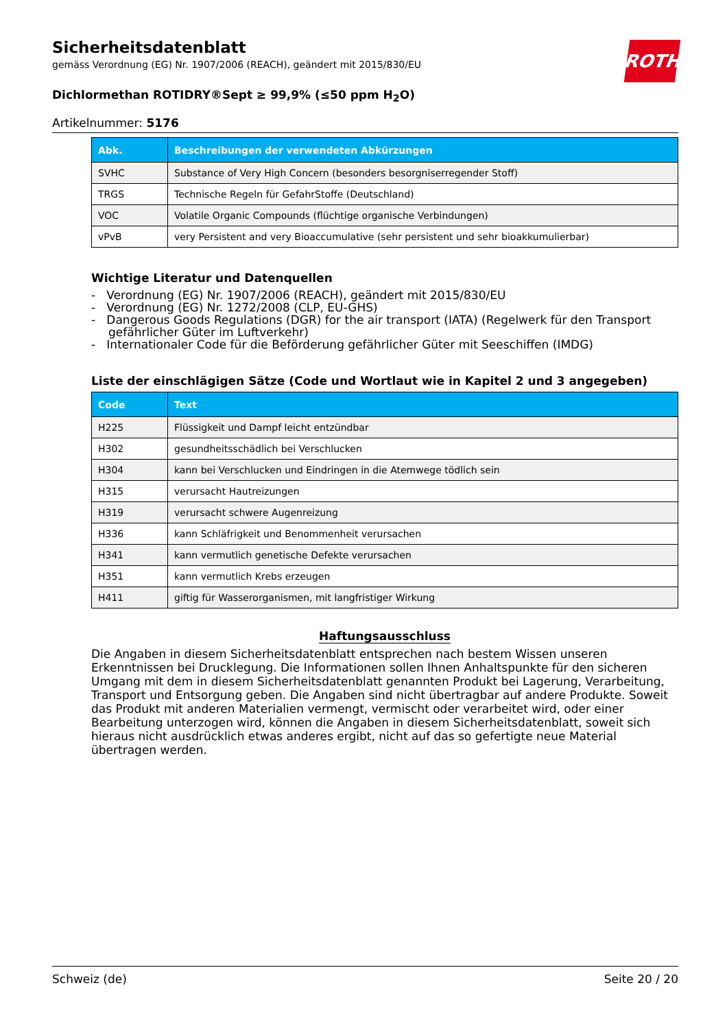ROTH
Sicherheitsdatenblatt
gemäss Verordnung (EG) Nr. 1907/2006 (REACH), geändert mit 2015/830/EU
Dichlormethan ROTIDRY®Sept ≥ 99,9% (≤50 ppm H<sub>2</sub>O)
Artikelnummer: 5176
| Abk. | Beschreibungen der verwendeten Abkürzungen |
| --- | --- |
| SVHC | Substance of Very High Concern (besonders besorgniserregender Stoff) |
| TRGS | Technische Regeln für GefahrStoffe (Deutschland) |
| VOC | Volatile Organic Compounds (flüchtige organische Verbindungen) |
| vPvB | very Persistent and very Bioaccumulative (sehr persistent und sehr bioakkumulierbar) |
Wichtige Literatur und Datenquellen
- Verordnung (EG) Nr. 1907/2006 (REACH), geändert mit 2015/830/EU
- Verordnung (EG) Nr. 1272/2008 (CLP, EU-GHS)
- Dangerous Goods Regulations (DGR) for the air transport (IATA) (Regelwerk für den Transport gefährlicher Güter im Luftverkehr)
- Internationaler Code für die Beförderung gefährlicher Güter mit Seeschiffen (IMDG)
Liste der einschlägigen Sätze (Code und Wortlaut wie in Kapitel 2 und 3 angegeben)
| Code | Text |
| --- | --- |
| H225 | Flüssigkeit und Dampf leicht entzündbar |
| H302 | gesundheitsschädlich bei Verschlucken |
| H304 | kann bei Verschlucken und Eindringen in die Atemwege tödlich sein |
| H315 | verursacht Hautreizungen |
| H319 | verursacht schwere Augenreizung |
| H336 | kann Schläfrigkeit und Benommenheit verursachen |
| H341 | kann vermutlich genetische Defekte verursachen |
| H351 | kann vermutlich Krebs erzeugen |
| H411 | giftig für Wasserorganismen, mit langfristiger Wirkung |
Haftungsausschluss
Die Angaben in diesem Sicherheitsdatenblatt entsprechen nach bestem Wissen unseren Erkenntnissen bei Drucklegung. Die Informationen sollen Ihnen Anhaltspunkte für den sicheren Umgang mit dem in diesem Sicherheitsdatenblatt genannten Produkt bei Lagerung, Verarbeitung, Transport und Entsorgung geben. Die Angaben sind nicht übertragbar auf andere Produkte. Soweit das Produkt mit anderen Materialien vermengt, vermischt oder verarbeitet wird, oder einer Bearbeitung unterzogen wird, können die Angaben in diesem Sicherheitsdatenblatt, soweit sich hieraus nicht ausdrücklich etwas anderes ergibt, nicht auf das so gefertigte neue Material übertragen werden.
Schweiz (de) Seite 20 / 20